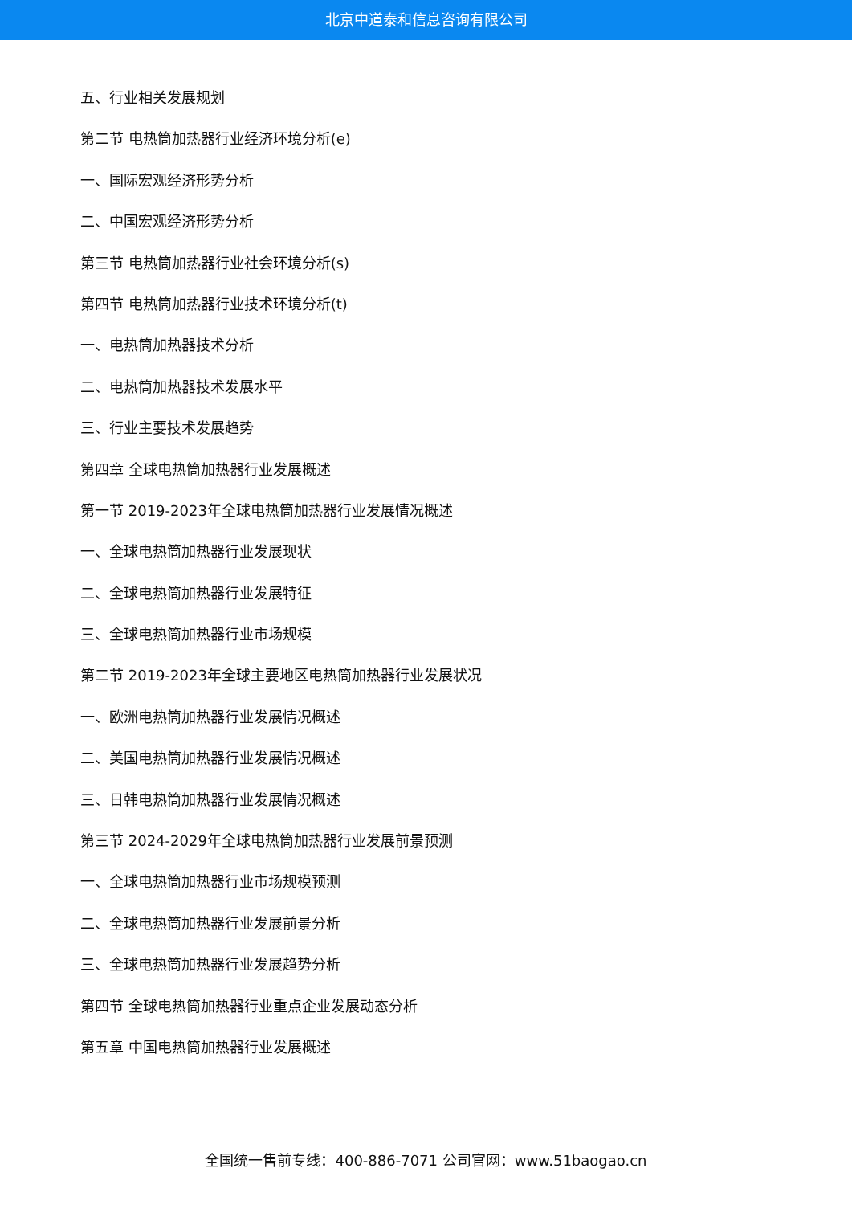北京中道泰和信息咨询有限公司
五、行业相关发展规划
第二节 电热筒加热器行业经济环境分析(e)
一、国际宏观经济形势分析
二、中国宏观经济形势分析
第三节 电热筒加热器行业社会环境分析(s)
第四节 电热筒加热器行业技术环境分析(t)
一、电热筒加热器技术分析
二、电热筒加热器技术发展水平
三、行业主要技术发展趋势
第四章 全球电热筒加热器行业发展概述
第一节 2019-2023年全球电热筒加热器行业发展情况概述
一、全球电热筒加热器行业发展现状
二、全球电热筒加热器行业发展特征
三、全球电热筒加热器行业市场规模
第二节 2019-2023年全球主要地区电热筒加热器行业发展状况
一、欧洲电热筒加热器行业发展情况概述
二、美国电热筒加热器行业发展情况概述
三、日韩电热筒加热器行业发展情况概述
第三节 2024-2029年全球电热筒加热器行业发展前景预测
一、全球电热筒加热器行业市场规模预测
二、全球电热筒加热器行业发展前景分析
三、全球电热筒加热器行业发展趋势分析
第四节 全球电热筒加热器行业重点企业发展动态分析
第五章 中国电热筒加热器行业发展概述
全国统一售前专线：400-886-7071 公司官网：www.51baogao.cn